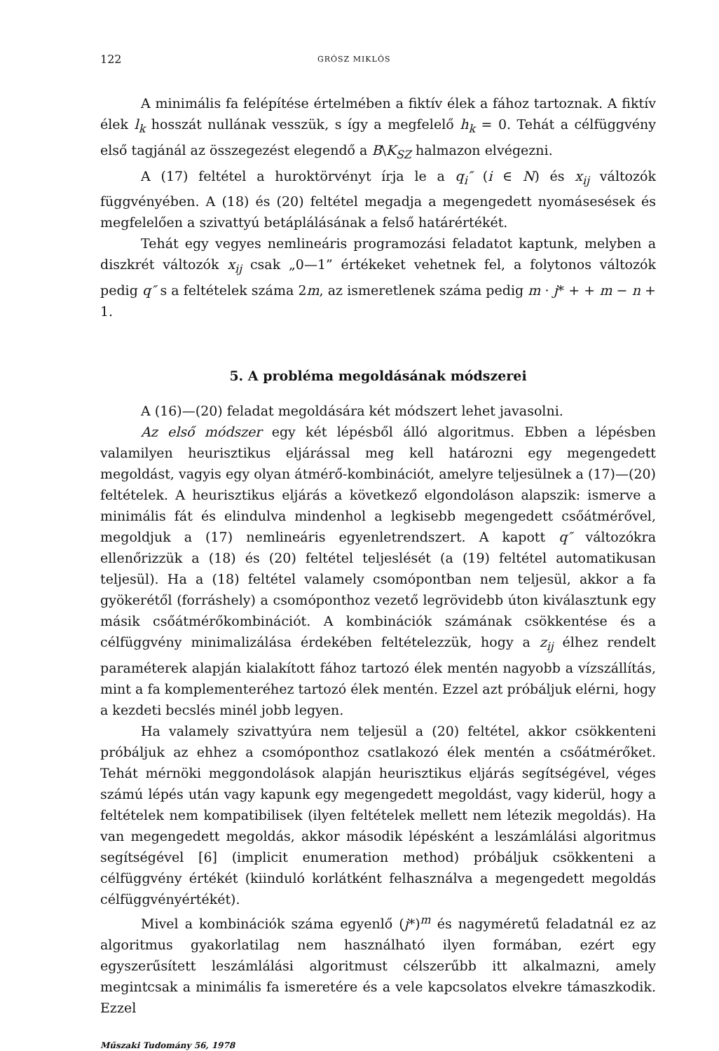122 GRÓSZ MIKLÓS
A minimális fa felépítése értelmében a fiktív élek a fához tartoznak. A fiktív élek l<sub>k</sub> hosszát nullának vesszük, s így a megfelelő h<sub>k</sub> = 0. Tehát a célfüggvény első tagjánál az összegezést elegendő a B\K<sub>SZ</sub> halmazon elvégezni.
A (17) feltétel a huroktörvényt írja le a q<sub>i</sub>″ (i ∈ N) és x<sub>ij</sub> változók függvényében. A (18) és (20) feltétel megadja a megengedett nyomásesések és megfelelően a szivattyú betáplálásának a felső határértékét.
Tehát egy vegyes nemlineáris programozási feladatot kaptunk, melyben a diszkrét változók x<sub>ij</sub> csak „0—1” értékeket vehetnek fel, a folytonos változók pedig q″ s a feltételek száma 2m, az ismeretlenek száma pedig m · j* + + m − n + 1.
5. A probléma megoldásának módszerei
A (16)—(20) feladat megoldására két módszert lehet javasolni.
Az első módszer egy két lépésből álló algoritmus. Ebben a lépésben valamilyen heurisztikus eljárással meg kell határozni egy megengedett megoldást, vagyis egy olyan átmérő-kombinációt, amelyre teljesülnek a (17)—(20) feltételek. A heurisztikus eljárás a következő elgondoláson alapszik: ismerve a minimális fát és elindulva mindenhol a legkisebb megengedett csőátmérővel, megoldjuk a (17) nemlineáris egyenletrendszert. A kapott q″ változókra ellenőrizzük a (18) és (20) feltétel teljeslését (a (19) feltétel automatikusan teljesül). Ha a (18) feltétel valamely csomópontban nem teljesül, akkor a fa gyökerétől (forráshely) a csomóponthoz vezető legrövidebb úton kiválasztunk egy másik csőátmérőkombinációt. A kombinációk számának csökkentése és a célfüggvény minimalizálása érdekében feltételezzük, hogy a z<sub>ij</sub> élhez rendelt paraméterek alapján kialakított fához tartozó élek mentén nagyobb a vízszállítás, mint a fa komplementeréhez tartozó élek mentén. Ezzel azt próbáljuk elérni, hogy a kezdeti becslés minél jobb legyen.
Ha valamely szivattyúra nem teljesül a (20) feltétel, akkor csökkenteni próbáljuk az ehhez a csomóponthoz csatlakozó élek mentén a csőátmérőket. Tehát mérnöki meggondolások alapján heurisztikus eljárás segítségével, véges számú lépés után vagy kapunk egy megengedett megoldást, vagy kiderül, hogy a feltételek nem kompatibilisek (ilyen feltételek mellett nem létezik megoldás). Ha van megengedett megoldás, akkor második lépésként a leszámlálási algoritmus segítségével [6] (implicit enumeration method) próbáljuk csökkenteni a célfüggvény értékét (kiinduló korlátként felhasználva a megengedett megoldás célfüggvényértékét).
Mivel a kombinációk száma egyenlő (j*)<sup>m</sup> és nagyméretű feladatnál ez az algoritmus gyakorlatilag nem használható ilyen formában, ezért egy egyszerűsített leszámlálási algoritmust célszerűbb itt alkalmazni, amely megintcsak a minimális fa ismeretére és a vele kapcsolatos elvekre támaszkodik. Ezzel
Műszaki Tudomány 56, 1978